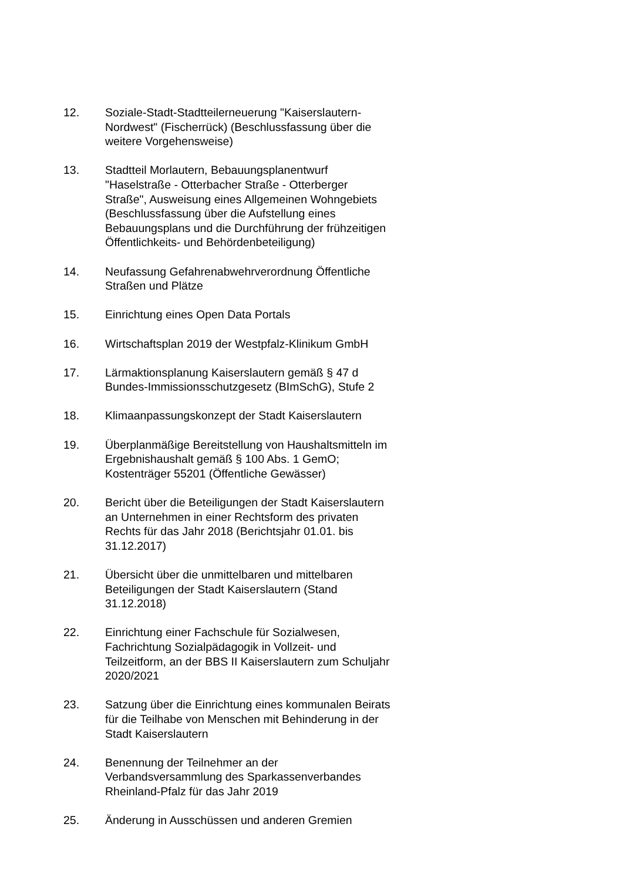12. Soziale-Stadt-Stadtteilerneuerung "Kaiserslautern-
Nordwest" (Fischerrück) (Beschlussfassung über die
weitere Vorgehensweise)
13. Stadtteil Morlautern, Bebauungsplanentwurf
"Haselstraße - Otterbacher Straße - Otterberger
Straße", Ausweisung eines Allgemeinen Wohngebiets
(Beschlussfassung über die Aufstellung eines
Bebauungsplans und die Durchführung der frühzeitigen
Öffentlichkeits- und Behördenbeteiligung)
14. Neufassung Gefahrenabwehrverordnung Öffentliche
Straßen und Plätze
15. Einrichtung eines Open Data Portals
16. Wirtschaftsplan 2019 der Westpfalz-Klinikum GmbH
17. Lärmaktionsplanung Kaiserslautern gemäß § 47 d
Bundes-Immissionsschutzgesetz (BImSchG), Stufe 2
18. Klimaanpassungskonzept der Stadt Kaiserslautern
19. Überplanmäßige Bereitstellung von Haushaltsmitteln im
Ergebnishaushalt gemäß § 100 Abs. 1 GemO;
Kostenträger 55201 (Öffentliche Gewässer)
20. Bericht über die Beteiligungen der Stadt Kaiserslautern
an Unternehmen in einer Rechtsform des privaten
Rechts für das Jahr 2018 (Berichtsjahr 01.01. bis
31.12.2017)
21. Übersicht über die unmittelbaren und mittelbaren
Beteiligungen der Stadt Kaiserslautern (Stand
31.12.2018)
22. Einrichtung einer Fachschule für Sozialwesen,
Fachrichtung Sozialpädagogik in Vollzeit- und
Teilzeitform, an der BBS II Kaiserslautern zum Schuljahr
2020/2021
23. Satzung über die Einrichtung eines kommunalen Beirats
für die Teilhabe von Menschen mit Behinderung in der
Stadt Kaiserslautern
24. Benennung der Teilnehmer an der
Verbandsversammlung des Sparkassenverbandes
Rheinland-Pfalz für das Jahr 2019
25. Änderung in Ausschüssen und anderen Gremien